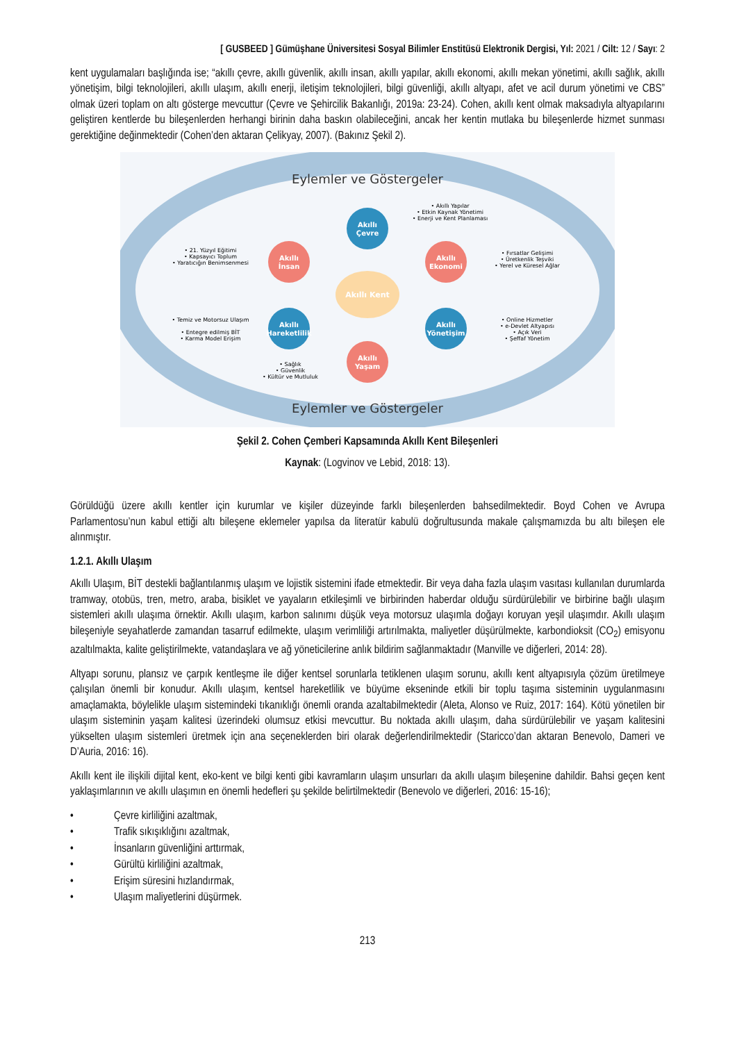[ GUSBEED ] Gümüşhane Üniversitesi Sosyal Bilimler Enstitüsü Elektronik Dergisi, Yıl: 2021 / Cilt: 12 / Sayı: 2
kent uygulamaları başlığında ise; “akıllı çevre, akıllı güvenlik, akıllı insan, akıllı yapılar, akıllı ekonomi, akıllı mekan yönetimi, akıllı sağlık, akıllı yönetişim, bilgi teknolojileri, akıllı ulaşım, akıllı enerji, iletişim teknolojileri, bilgi güvenliği, akıllı altyapı, afet ve acil durum yönetimi ve CBS” olmak üzeri toplam on altı gösterge mevcuttur (Çevre ve Şehircilik Bakanlığı, 2019a: 23-24). Cohen, akıllı kent olmak maksadıyla altyapılarını geliştiren kentlerde bu bileşenlerden herhangi birinin daha baskın olabileceğini, ancak her kentin mutlaka bu bileşenlerde hizmet sunması gerektiğine değinmektedir (Cohen’den aktaran Çelikyay, 2007). (Bakınız Şekil 2).
Eylemler ve Göstergeler
Eylemler ve Göstergeler
Akıllı Kent
Akıllı
Çevre
Akıllı
İnsan
Akıllı
Ekonomi
Akıllı
Hareketlilik
Akıllı
Yönetişim
Akıllı
Yaşam
• Akıllı Yapılar
• Etkin Kaynak Yönetimi
• Enerji ve Kent Planlaması
• 21. Yüzyıl Eğitimi
• Kapsayıcı Toplum
• Yaratıcığın Benimsenmesi
• Fırsatlar Gelişimi
• Üretkenlik Teşviki
• Yerel ve Küresel Ağlar
• Temiz ve Motorsuz Ulaşım
• Entegre edilmiş BİT
• Karma Model Erişim
• Online Hizmetler
• e-Devlet Altyapısı
• Açık Veri
• Şeffaf Yönetim
• Sağlık
• Güvenlik
• Kültür ve Mutluluk
Şekil 2. Cohen Çemberi Kapsamında Akıllı Kent Bileşenleri
Kaynak: (Logvinov ve Lebid, 2018: 13).
Görüldüğü üzere akıllı kentler için kurumlar ve kişiler düzeyinde farklı bileşenlerden bahsedilmektedir. Boyd Cohen ve Avrupa Parlamentosu’nun kabul ettiği altı bileşene eklemeler yapılsa da literatür kabulü doğrultusunda makale çalışmamızda bu altı bileşen ele alınmıştır.
1.2.1. Akıllı Ulaşım
Akıllı Ulaşım, BİT destekli bağlantılanmış ulaşım ve lojistik sistemini ifade etmektedir. Bir veya daha fazla ulaşım vasıtası kullanılan durumlarda tramway, otobüs, tren, metro, araba, bisiklet ve yayaların etkileşimli ve birbirinden haberdar olduğu sürdürülebilir ve birbirine bağlı ulaşım sistemleri akıllı ulaşıma örnektir. Akıllı ulaşım, karbon salınımı düşük veya motorsuz ulaşımla doğayı koruyan yeşil ulaşımdır. Akıllı ulaşım bileşeniyle seyahatlerde zamandan tasarruf edilmekte, ulaşım verimliliği artırılmakta, maliyetler düşürülmekte, karbondioksit (CO<sub>2</sub>) emisyonu azaltılmakta, kalite geliştirilmekte, vatandaşlara ve ağ yöneticilerine anlık bildirim sağlanmaktadır (Manville ve diğerleri, 2014: 28).
Altyapı sorunu, plansız ve çarpık kentleşme ile diğer kentsel sorunlarla tetiklenen ulaşım sorunu, akıllı kent altyapısıyla çözüm üretilmeye çalışılan önemli bir konudur. Akıllı ulaşım, kentsel hareketlilik ve büyüme ekseninde etkili bir toplu taşıma sisteminin uygulanmasını amaçlamakta, böylelikle ulaşım sistemindeki tıkanıklığı önemli oranda azaltabilmektedir (Aleta, Alonso ve Ruiz, 2017: 164). Kötü yönetilen bir ulaşım sisteminin yaşam kalitesi üzerindeki olumsuz etkisi mevcuttur. Bu noktada akıllı ulaşım, daha sürdürülebilir ve yaşam kalitesini yükselten ulaşım sistemleri üretmek için ana seçeneklerden biri olarak değerlendirilmektedir (Staricco’dan aktaran Benevolo, Dameri ve D’Auria, 2016: 16).
Akıllı kent ile ilişkili dijital kent, eko-kent ve bilgi kenti gibi kavramların ulaşım unsurları da akıllı ulaşım bileşenine dahildir. Bahsi geçen kent yaklaşımlarının ve akıllı ulaşımın en önemli hedefleri şu şekilde belirtilmektedir (Benevolo ve diğerleri, 2016: 15-16);
• Çevre kirliliğini azaltmak,
• Trafik sıkışıklığını azaltmak,
• İnsanların güvenliğini arttırmak,
• Gürültü kirliliğini azaltmak,
• Erişim süresini hızlandırmak,
• Ulaşım maliyetlerini düşürmek.
213